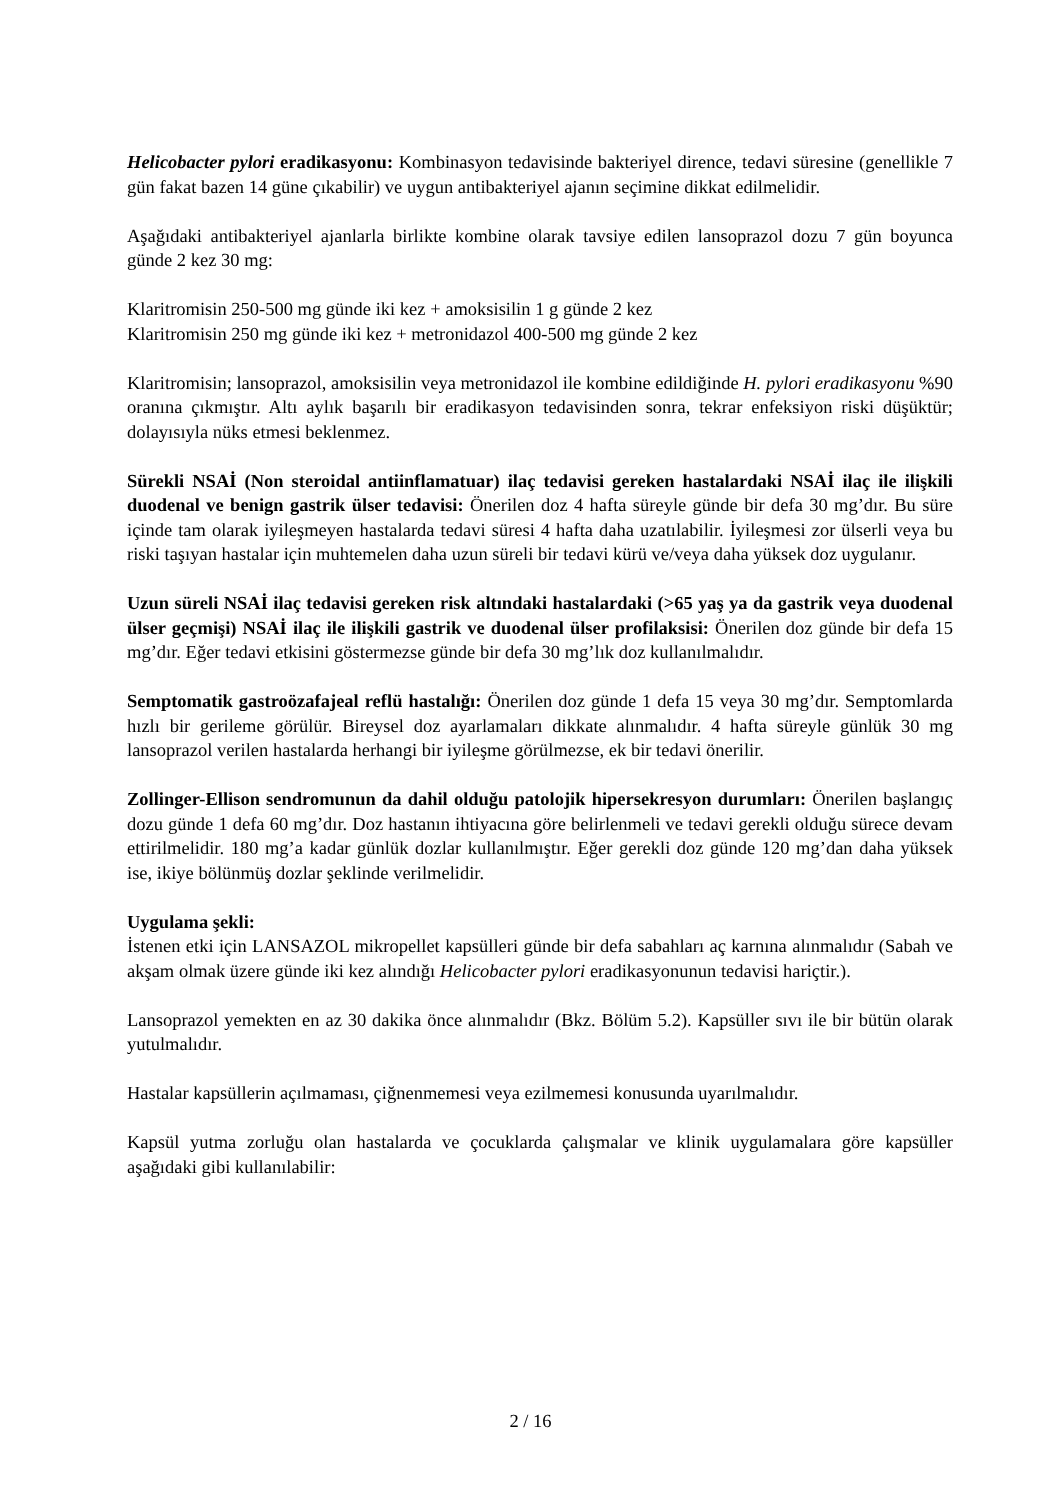Helicobacter pylori eradikasyonu: Kombinasyon tedavisinde bakteriyel dirence, tedavi süresine (genellikle 7 gün fakat bazen 14 güne çıkabilir) ve uygun antibakteriyel ajanın seçimine dikkat edilmelidir.
Aşağıdaki antibakteriyel ajanlarla birlikte kombine olarak tavsiye edilen lansoprazol dozu 7 gün boyunca günde 2 kez 30 mg:
Klaritromisin 250-500 mg günde iki kez + amoksisilin 1 g günde 2 kez
Klaritromisin 250 mg günde iki kez + metronidazol 400-500 mg günde 2 kez
Klaritromisin; lansoprazol, amoksisilin veya metronidazol ile kombine edildiğinde H. pylori eradikasyonu %90 oranına çıkmıştır. Altı aylık başarılı bir eradikasyon tedavisinden sonra, tekrar enfeksiyon riski düşüktür; dolayısıyla nüks etmesi beklenmez.
Sürekli NSAİ (Non steroidal antiinflamatuar) ilaç tedavisi gereken hastalardaki NSAİ ilaç ile ilişkili duodenal ve benign gastrik ülser tedavisi: Önerilen doz 4 hafta süreyle günde bir defa 30 mg’dır. Bu süre içinde tam olarak iyileşmeyen hastalarda tedavi süresi 4 hafta daha uzatılabilir. İyileşmesi zor ülserli veya bu riski taşıyan hastalar için muhtemelen daha uzun süreli bir tedavi kürü ve/veya daha yüksek doz uygulanır.
Uzun süreli NSAİ ilaç tedavisi gereken risk altındaki hastalardaki (>65 yaş ya da gastrik veya duodenal ülser geçmişi) NSAİ ilaç ile ilişkili gastrik ve duodenal ülser profilaksisi: Önerilen doz günde bir defa 15 mg’dır. Eğer tedavi etkisini göstermezse günde bir defa 30 mg’lık doz kullanılmalıdır.
Semptomatik gastroözafajeal reflü hastalığı: Önerilen doz günde 1 defa 15 veya 30 mg’dır. Semptomlarda hızlı bir gerileme görülür. Bireysel doz ayarlamaları dikkate alınmalıdır. 4 hafta süreyle günlük 30 mg lansoprazol verilen hastalarda herhangi bir iyileşme görülmezse, ek bir tedavi önerilir.
Zollinger-Ellison sendromunun da dahil olduğu patolojik hipersekresyon durumları: Önerilen başlangıç dozu günde 1 defa 60 mg’dır. Doz hastanın ihtiyacına göre belirlenmeli ve tedavi gerekli olduğu sürece devam ettirilmelidir. 180 mg’a kadar günlük dozlar kullanılmıştır. Eğer gerekli doz günde 120 mg’dan daha yüksek ise, ikiye bölünmüş dozlar şeklinde verilmelidir.
Uygulama şekli:
İstenen etki için LANSAZOL mikropellet kapsülleri günde bir defa sabahları aç karnına alınmalıdır (Sabah ve akşam olmak üzere günde iki kez alındığı Helicobacter pylori eradikasyonunun tedavisi hariçtir.).
Lansoprazol yemekten en az 30 dakika önce alınmalıdır (Bkz. Bölüm 5.2). Kapsüller sıvı ile bir bütün olarak yutulmalıdır.
Hastalar kapsüllerin açılmaması, çiğnenmemesi veya ezilmemesi konusunda uyarılmalıdır.
Kapsül yutma zorluğu olan hastalarda ve çocuklarda çalışmalar ve klinik uygulamalara göre kapsüller aşağıdaki gibi kullanılabilir:
2 / 16